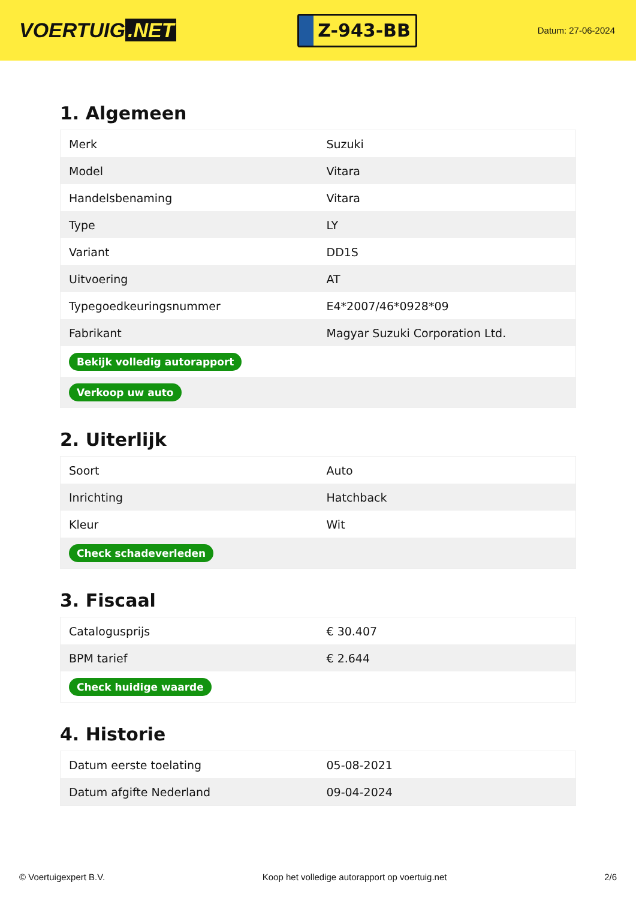VOERTUIG.NET
Z-943-BB
Datum: 27-06-2024
1. Algemeen
| Merk | Suzuki |
| Model | Vitara |
| Handelsbenaming | Vitara |
| Type | LY |
| Variant | DD1S |
| Uitvoering | AT |
| Typegoedkeuringsnummer | E4*2007/46*0928*09 |
| Fabrikant | Magyar Suzuki Corporation Ltd. |
| Bekijk volledig autorapport | |
| Verkoop uw auto | |
2. Uiterlijk
| Soort | Auto |
| Inrichting | Hatchback |
| Kleur | Wit |
| Check schadeverleden | |
3. Fiscaal
| Catalogusprijs | € 30.407 |
| BPM tarief | € 2.644 |
| Check huidige waarde | |
4. Historie
| Datum eerste toelating | 05-08-2021 |
| Datum afgifte Nederland | 09-04-2024 |
© Voertuigexpert B.V. Koop het volledige autorapport op voertuig.net 2/6